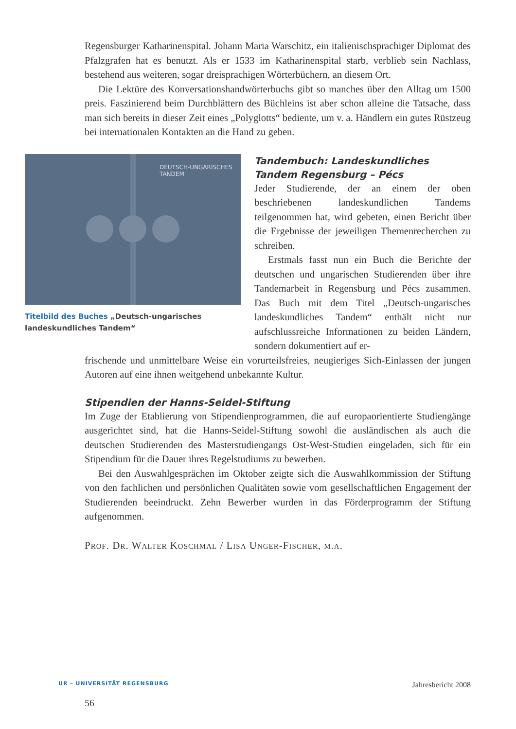Regensburger Katharinenspital. Johann Maria Warschitz, ein italienischsprachiger Diplomat des Pfalzgrafen hat es benutzt. Als er 1533 im Katharinenspital starb, verblieb sein Nachlass, bestehend aus weiteren, sogar dreisprachigen Wörterbüchern, an diesem Ort.
Die Lektüre des Konversationshandwörterbuchs gibt so manches über den Alltag um 1500 preis. Faszinierend beim Durchblättern des Büchleins ist aber schon alleine die Tatsache, dass man sich bereits in dieser Zeit eines „Polyglotts“ bediente, um v. a. Händlern ein gutes Rüstzeug bei internationalen Kontakten an die Hand zu geben.
DEUTSCH-UNGARISCHES
TANDEM
Titelbild des Buches „Deutsch-ungarisches landeskundliches Tandem“
Tandembuch: Landeskundliches Tandem Regensburg – Pécs
Jeder Studierende, der an einem der oben beschriebenen landeskundlichen Tandems teilgenommen hat, wird gebeten, einen Bericht über die Ergebnisse der jeweiligen Themenrecherchen zu schreiben.
Erstmals fasst nun ein Buch die Berichte der deutschen und ungarischen Studierenden über ihre Tandemarbeit in Regensburg und Pécs zusammen. Das Buch mit dem Titel „Deutsch-ungarisches landeskundliches Tandem“ enthält nicht nur aufschlussreiche Informationen zu beiden Ländern, sondern dokumentiert auf er-
frischende und unmittelbare Weise ein vorurteilsfreies, neugieriges Sich-Einlassen der jungen Autoren auf eine ihnen weitgehend unbekannte Kultur.
Stipendien der Hanns-Seidel-Stiftung
Im Zuge der Etablierung von Stipendienprogrammen, die auf europaorientierte Studiengänge ausgerichtet sind, hat die Hanns-Seidel-Stiftung sowohl die ausländischen als auch die deutschen Studierenden des Masterstudiengangs Ost-West-Studien eingeladen, sich für ein Stipendium für die Dauer ihres Regelstudiums zu bewerben.
Bei den Auswahlgesprächen im Oktober zeigte sich die Auswahlkommission der Stiftung von den fachlichen und persönlichen Qualitäten sowie vom gesellschaftlichen Engagement der Studierenden beeindruckt. Zehn Bewerber wurden in das Förderprogramm der Stiftung aufgenommen.
Prof. Dr. Walter Koschmal / Lisa Unger-Fischer, m.a.
UR – UNIVERSITÄT REGENSBURG Jahresbericht 2008
56